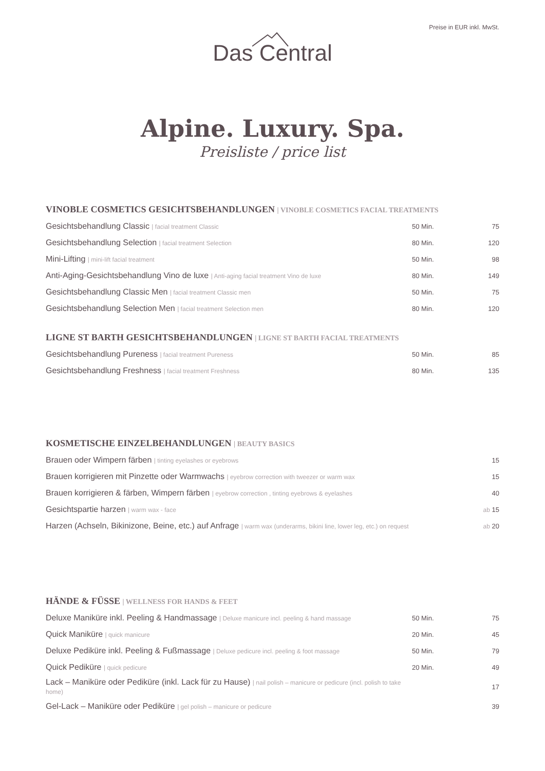Preise in EUR inkl. MwSt.
Das Central
Alpine. Luxury. Spa.
Preisliste / price list
VINOBLE COSMETICS GESICHTSBEHANDLUNGEN | VINOBLE COSMETICS FACIAL TREATMENTS
| Gesichtsbehandlung Classic / facial treatment Classic | 50 Min. | 75 |
| Gesichtsbehandlung Selection / facial treatment Selection | 80 Min. | 120 |
| Mini-Lifting / mini-lift facial treatment | 50 Min. | 98 |
| Anti-Aging-Gesichtsbehandlung Vino de luxe / Anti-aging facial treatment Vino de luxe | 80 Min. | 149 |
| Gesichtsbehandlung Classic Men / facial treatment Classic men | 50 Min. | 75 |
| Gesichtsbehandlung Selection Men / facial treatment Selection men | 80 Min. | 120 |
LIGNE ST BARTH GESICHTSBEHANDLUNGEN | LIGNE ST BARTH FACIAL TREATMENTS
| Gesichtsbehandlung Pureness / facial treatment Pureness | 50 Min. | 85 |
| Gesichtsbehandlung Freshness / facial treatment Freshness | 80 Min. | 135 |
KOSMETISCHE EINZELBEHANDLUNGEN | BEAUTY BASICS
| Brauen oder Wimpern färben / tinting eyelashes or eyebrows | 15 |
| Brauen korrigieren mit Pinzette oder Warmwachs / eyebrow correction with tweezer or warm wax | 15 |
| Brauen korrigieren & färben, Wimpern färben / eyebrow correction , tinting eyebrows & eyelashes | 40 |
| Gesichtspartie harzen / warm wax - face | ab 15 |
| Harzen (Achseln, Bikinizone, Beine, etc.) auf Anfrage / warm wax (underarms, bikini line, lower leg, etc.) on request | ab 20 |
HÄNDE & FÜSSE | WELLNESS FOR HANDS & FEET
| Deluxe Maniküre inkl. Peeling & Handmassage / Deluxe manicure incl. peeling & hand massage | 50 Min. | 75 |
| Quick Maniküre / quick manicure | 20 Min. | 45 |
| Deluxe Pediküre inkl. Peeling & Fußmassage / Deluxe pedicure incl. peeling & foot massage | 50 Min. | 79 |
| Quick Pediküre / quick pedicure | 20 Min. | 49 |
| Lack – Maniküre oder Pediküre (inkl. Lack für zu Hause) / nail polish – manicure or pedicure (incl. polish to take home) | | 17 |
| Gel-Lack – Maniküre oder Pediküre / gel polish – manicure or pedicure | | 39 |